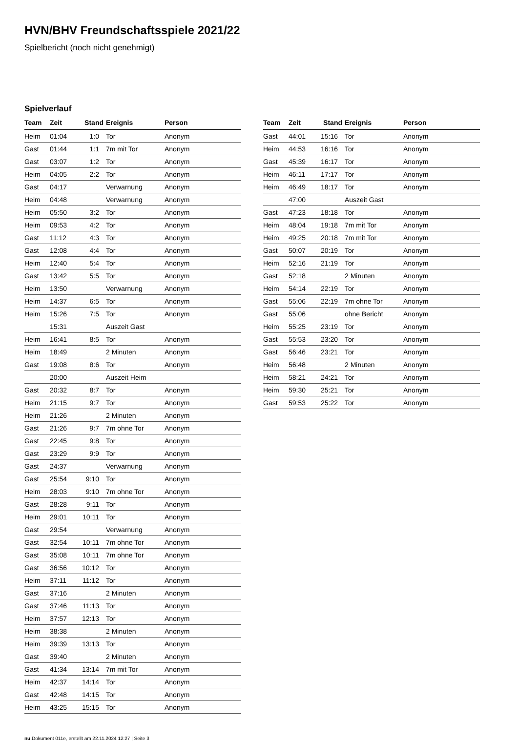HVN/BHV Freundschaftsspiele 2021/22
Spielbericht (noch nicht genehmigt)
Spielverlauf
| Team | Zeit | Stand | Ereignis | Person |
| --- | --- | --- | --- | --- |
| Heim | 01:04 | 1:0 | Tor | Anonym |
| Gast | 01:44 | 1:1 | 7m mit Tor | Anonym |
| Gast | 03:07 | 1:2 | Tor | Anonym |
| Heim | 04:05 | 2:2 | Tor | Anonym |
| Gast | 04:17 | | Verwarnung | Anonym |
| Heim | 04:48 | | Verwarnung | Anonym |
| Heim | 05:50 | 3:2 | Tor | Anonym |
| Heim | 09:53 | 4:2 | Tor | Anonym |
| Gast | 11:12 | 4:3 | Tor | Anonym |
| Gast | 12:08 | 4:4 | Tor | Anonym |
| Heim | 12:40 | 5:4 | Tor | Anonym |
| Gast | 13:42 | 5:5 | Tor | Anonym |
| Heim | 13:50 | | Verwarnung | Anonym |
| Heim | 14:37 | 6:5 | Tor | Anonym |
| Heim | 15:26 | 7:5 | Tor | Anonym |
| | 15:31 | | Auszeit Gast | |
| Heim | 16:41 | 8:5 | Tor | Anonym |
| Heim | 18:49 | | 2 Minuten | Anonym |
| Gast | 19:08 | 8:6 | Tor | Anonym |
| | 20:00 | | Auszeit Heim | |
| Gast | 20:32 | 8:7 | Tor | Anonym |
| Heim | 21:15 | 9:7 | Tor | Anonym |
| Heim | 21:26 | | 2 Minuten | Anonym |
| Gast | 21:26 | 9:7 | 7m ohne Tor | Anonym |
| Gast | 22:45 | 9:8 | Tor | Anonym |
| Gast | 23:29 | 9:9 | Tor | Anonym |
| Gast | 24:37 | | Verwarnung | Anonym |
| Gast | 25:54 | 9:10 | Tor | Anonym |
| Heim | 28:03 | 9:10 | 7m ohne Tor | Anonym |
| Gast | 28:28 | 9:11 | Tor | Anonym |
| Heim | 29:01 | 10:11 | Tor | Anonym |
| Gast | 29:54 | | Verwarnung | Anonym |
| Gast | 32:54 | 10:11 | 7m ohne Tor | Anonym |
| Gast | 35:08 | 10:11 | 7m ohne Tor | Anonym |
| Gast | 36:56 | 10:12 | Tor | Anonym |
| Heim | 37:11 | 11:12 | Tor | Anonym |
| Gast | 37:16 | | 2 Minuten | Anonym |
| Gast | 37:46 | 11:13 | Tor | Anonym |
| Heim | 37:57 | 12:13 | Tor | Anonym |
| Heim | 38:38 | | 2 Minuten | Anonym |
| Heim | 39:39 | 13:13 | Tor | Anonym |
| Gast | 39:40 | | 2 Minuten | Anonym |
| Gast | 41:34 | 13:14 | 7m mit Tor | Anonym |
| Heim | 42:37 | 14:14 | Tor | Anonym |
| Gast | 42:48 | 14:15 | Tor | Anonym |
| Heim | 43:25 | 15:15 | Tor | Anonym |
| Team | Zeit | Stand | Ereignis | Person |
| --- | --- | --- | --- | --- |
| Gast | 44:01 | 15:16 | Tor | Anonym |
| Heim | 44:53 | 16:16 | Tor | Anonym |
| Gast | 45:39 | 16:17 | Tor | Anonym |
| Heim | 46:11 | 17:17 | Tor | Anonym |
| Heim | 46:49 | 18:17 | Tor | Anonym |
| | 47:00 | | Auszeit Gast | |
| Gast | 47:23 | 18:18 | Tor | Anonym |
| Heim | 48:04 | 19:18 | 7m mit Tor | Anonym |
| Heim | 49:25 | 20:18 | 7m mit Tor | Anonym |
| Gast | 50:07 | 20:19 | Tor | Anonym |
| Heim | 52:16 | 21:19 | Tor | Anonym |
| Gast | 52:18 | | 2 Minuten | Anonym |
| Heim | 54:14 | 22:19 | Tor | Anonym |
| Gast | 55:06 | 22:19 | 7m ohne Tor | Anonym |
| Gast | 55:06 | | ohne Bericht | Anonym |
| Heim | 55:25 | 23:19 | Tor | Anonym |
| Gast | 55:53 | 23:20 | Tor | Anonym |
| Gast | 56:46 | 23:21 | Tor | Anonym |
| Heim | 56:48 | | 2 Minuten | Anonym |
| Heim | 58:21 | 24:21 | Tor | Anonym |
| Heim | 59:30 | 25:21 | Tor | Anonym |
| Gast | 59:53 | 25:22 | Tor | Anonym |
nu.Dokument 011e, erstellt am 22.11.2024 12:27 | Seite 3